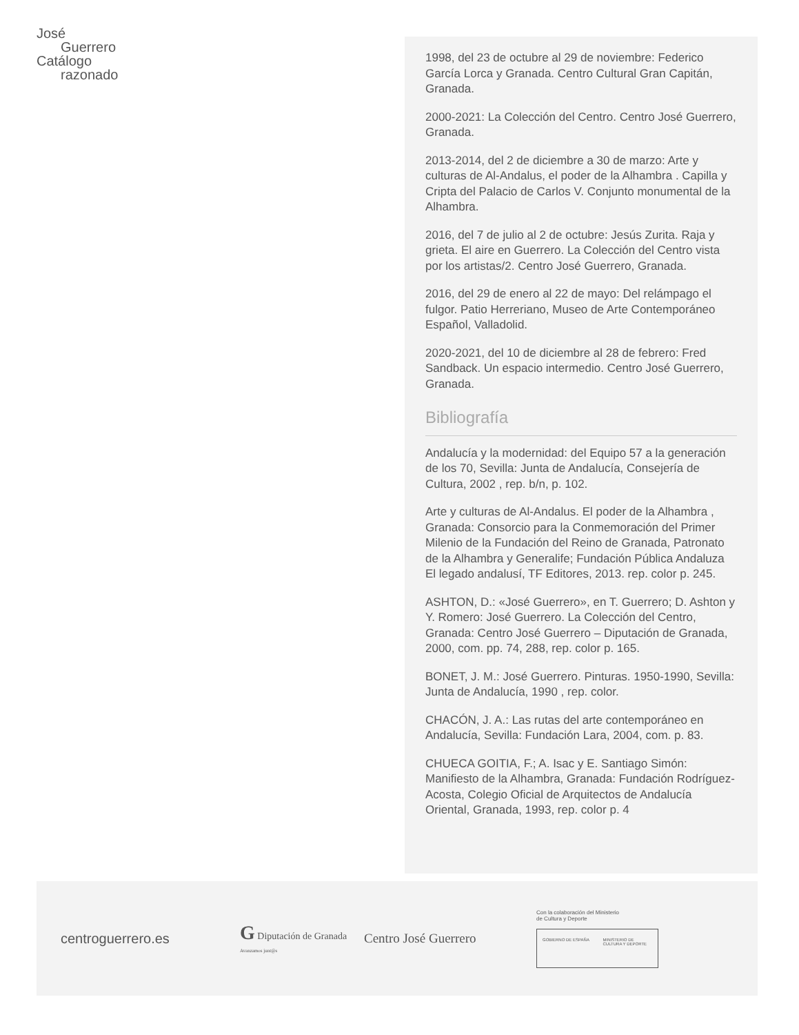José
Guerrero
Catálogo
razonado
1998, del 23 de octubre al 29 de noviembre: Federico García Lorca y Granada. Centro Cultural Gran Capitán, Granada.
2000-2021: La Colección del Centro. Centro José Guerrero, Granada.
2013-2014, del 2 de diciembre a 30 de marzo: Arte y culturas de Al-Andalus, el poder de la Alhambra . Capilla y Cripta del Palacio de Carlos V. Conjunto monumental de la Alhambra.
2016, del 7 de julio al 2 de octubre: Jesús Zurita. Raja y grieta. El aire en Guerrero. La Colección del Centro vista por los artistas/2. Centro José Guerrero, Granada.
2016, del 29 de enero al 22 de mayo: Del relámpago el fulgor. Patio Herreriano, Museo de Arte Contemporáneo Español, Valladolid.
2020-2021, del 10 de diciembre al 28 de febrero: Fred Sandback. Un espacio intermedio. Centro José Guerrero, Granada.
Bibliografía
Andalucía y la modernidad: del Equipo 57 a la generación de los 70, Sevilla: Junta de Andalucía, Consejería de Cultura, 2002 , rep. b/n, p. 102.
Arte y culturas de Al-Andalus. El poder de la Alhambra , Granada: Consorcio para la Conmemoración del Primer Milenio de la Fundación del Reino de Granada, Patronato de la Alhambra y Generalife; Fundación Pública Andaluza El legado andalusí, TF Editores, 2013. rep. color p. 245.
ASHTON, D.: «José Guerrero», en T. Guerrero; D. Ashton y Y. Romero: José Guerrero. La Colección del Centro, Granada: Centro José Guerrero – Diputación de Granada, 2000, com. pp. 74, 288, rep. color p. 165.
BONET, J. M.: José Guerrero. Pinturas. 1950-1990, Sevilla: Junta de Andalucía, 1990 , rep. color.
CHACÓN, J. A.: Las rutas del arte contemporáneo en Andalucía, Sevilla: Fundación Lara, 2004, com. p. 83.
CHUECA GOITIA, F.; A. Isac y E. Santiago Simón: Manifiesto de la Alhambra, Granada: Fundación Rodríguez-Acosta, Colegio Oficial de Arquitectos de Andalucía Oriental, Granada, 1993, rep. color p. 4
centroguerrero.es
G Diputación de Granada
Avanzamos junt@s
Centro José Guerrero
Con la colaboración del Ministerio
de Cultura y Deporte
GOBIERNO DE ESPAÑA MINISTERIO DE CULTURA Y DEPORTE